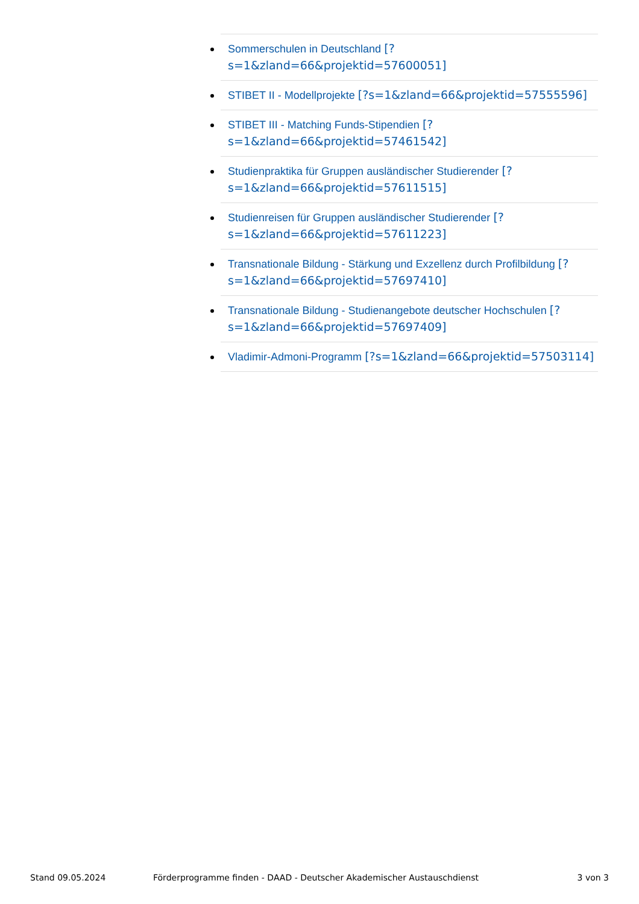Sommerschulen in Deutschland [?s=1&zland=66&projektid=57600051]
STIBET II - Modellprojekte [?s=1&zland=66&projektid=57555596]
STIBET III - Matching Funds-Stipendien [?s=1&zland=66&projektid=57461542]
Studienpraktika für Gruppen ausländischer Studierender [?s=1&zland=66&projektid=57611515]
Studienreisen für Gruppen ausländischer Studierender [?s=1&zland=66&projektid=57611223]
Transnationale Bildung - Stärkung und Exzellenz durch Profilbildung [?s=1&zland=66&projektid=57697410]
Transnationale Bildung - Studienangebote deutscher Hochschulen [?s=1&zland=66&projektid=57697409]
Vladimir-Admoni-Programm [?s=1&zland=66&projektid=57503114]
Stand 09.05.2024 Förderprogramme finden - DAAD - Deutscher Akademischer Austauschdienst 3 von 3